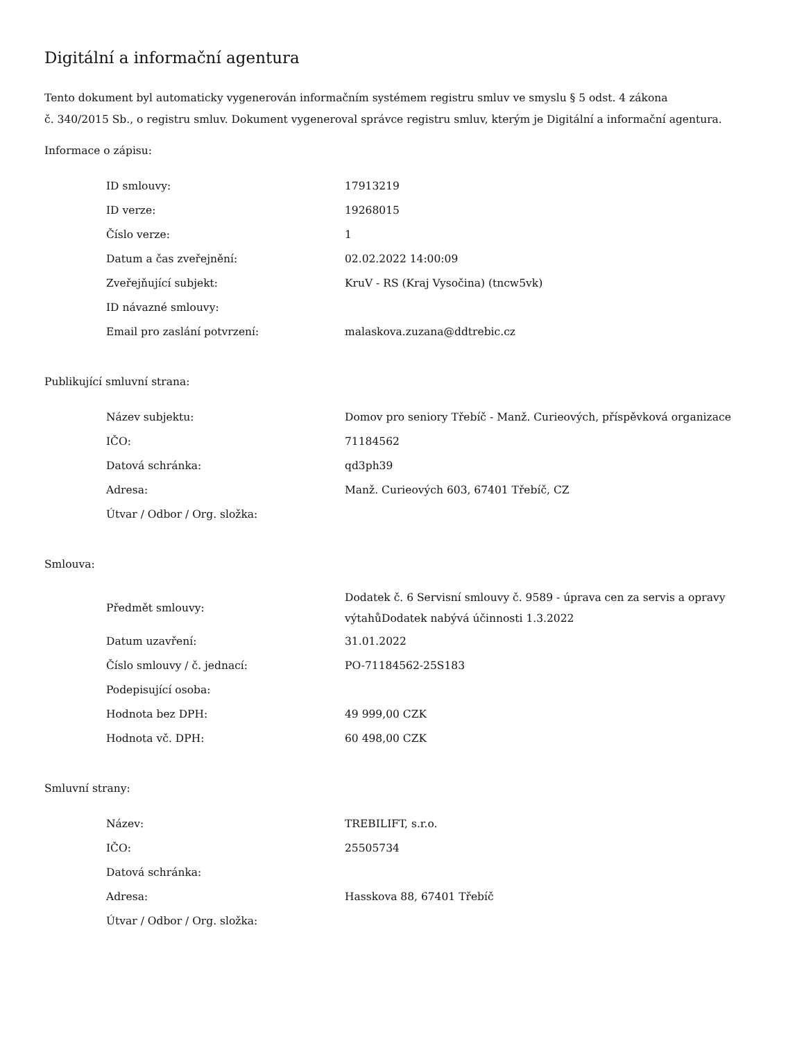Digitální a informační agentura
Tento dokument byl automaticky vygenerován informačním systémem registru smluv ve smyslu § 5 odst. 4 zákona
č. 340/2015 Sb., o registru smluv. Dokument vygeneroval správce registru smluv, kterým je Digitální a informační agentura.
Informace o zápisu:
| ID smlouvy: | 17913219 |
| ID verze: | 19268015 |
| Číslo verze: | 1 |
| Datum a čas zveřejnění: | 02.02.2022 14:00:09 |
| Zveřejňující subjekt: | KruV - RS (Kraj Vysočina) (tncw5vk) |
| ID návazné smlouvy: | |
| Email pro zaslání potvrzení: | malaskova.zuzana@ddtrebic.cz |
Publikující smluvní strana:
| Název subjektu: | Domov pro seniory Třebíč - Manž. Curieových, příspěvková organizace |
| IČO: | 71184562 |
| Datová schránka: | qd3ph39 |
| Adresa: | Manž. Curieových 603, 67401 Třebíč, CZ |
| Útvar / Odbor / Org. složka: | |
Smlouva:
| Předmět smlouvy: | Dodatek č. 6 Servisní smlouvy č. 9589 - úprava cen za servis a opravy výtahůDodatek nabývá účinnosti 1.3.2022 |
| Datum uzavření: | 31.01.2022 |
| Číslo smlouvy / č. jednací: | PO-71184562-25S183 |
| Podepisující osoba: | |
| Hodnota bez DPH: | 49 999,00 CZK |
| Hodnota vč. DPH: | 60 498,00 CZK |
Smluvní strany:
| Název: | TREBILIFT, s.r.o. |
| IČO: | 25505734 |
| Datová schránka: | |
| Adresa: | Hasskova 88, 67401 Třebíč |
| Útvar / Odbor / Org. složka: | |